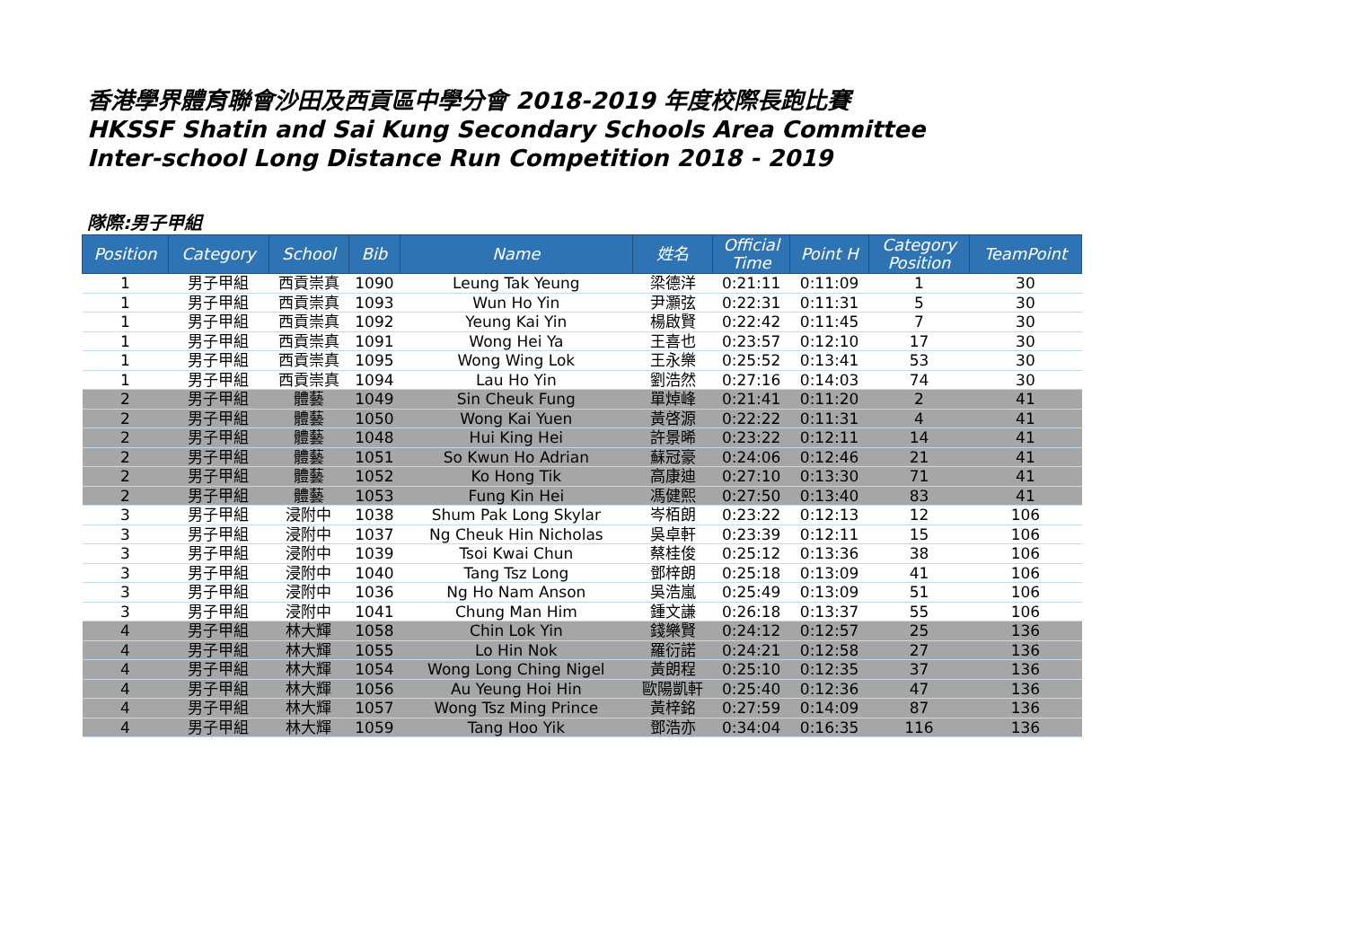香港學界體育聯會沙田及西貢區中學分會 2018-2019 年度校際長跑比賽
HKSSF Shatin and Sai Kung Secondary Schools Area Committee
Inter-school Long Distance Run Competition 2018 - 2019
隊際:男子甲組
| Position | Category | School | Bib | Name | 姓名 | Official Time | Point H | Category Position | TeamPoint |
| --- | --- | --- | --- | --- | --- | --- | --- | --- | --- |
| 1 | 男子甲組 | 西貢崇真 | 1090 | Leung Tak Yeung | 梁德洋 | 0:21:11 | 0:11:09 | 1 | 30 |
| 1 | 男子甲組 | 西貢崇真 | 1093 | Wun Ho Yin | 尹灝弦 | 0:22:31 | 0:11:31 | 5 | 30 |
| 1 | 男子甲組 | 西貢崇真 | 1092 | Yeung Kai Yin | 楊啟賢 | 0:22:42 | 0:11:45 | 7 | 30 |
| 1 | 男子甲組 | 西貢崇真 | 1091 | Wong Hei Ya | 王喜也 | 0:23:57 | 0:12:10 | 17 | 30 |
| 1 | 男子甲組 | 西貢崇真 | 1095 | Wong Wing Lok | 王永樂 | 0:25:52 | 0:13:41 | 53 | 30 |
| 1 | 男子甲組 | 西貢崇真 | 1094 | Lau Ho Yin | 劉浩然 | 0:27:16 | 0:14:03 | 74 | 30 |
| 2 | 男子甲組 | 體藝 | 1049 | Sin Cheuk Fung | 單焯峰 | 0:21:41 | 0:11:20 | 2 | 41 |
| 2 | 男子甲組 | 體藝 | 1050 | Wong Kai Yuen | 黃啓源 | 0:22:22 | 0:11:31 | 4 | 41 |
| 2 | 男子甲組 | 體藝 | 1048 | Hui King Hei | 許景晞 | 0:23:22 | 0:12:11 | 14 | 41 |
| 2 | 男子甲組 | 體藝 | 1051 | So Kwun Ho Adrian | 蘇冠豪 | 0:24:06 | 0:12:46 | 21 | 41 |
| 2 | 男子甲組 | 體藝 | 1052 | Ko Hong Tik | 高康迪 | 0:27:10 | 0:13:30 | 71 | 41 |
| 2 | 男子甲組 | 體藝 | 1053 | Fung Kin Hei | 馮健熙 | 0:27:50 | 0:13:40 | 83 | 41 |
| 3 | 男子甲組 | 浸附中 | 1038 | Shum Pak Long Skylar | 岑栢朗 | 0:23:22 | 0:12:13 | 12 | 106 |
| 3 | 男子甲組 | 浸附中 | 1037 | Ng Cheuk Hin Nicholas | 吳卓軒 | 0:23:39 | 0:12:11 | 15 | 106 |
| 3 | 男子甲組 | 浸附中 | 1039 | Tsoi Kwai Chun | 蔡桂俊 | 0:25:12 | 0:13:36 | 38 | 106 |
| 3 | 男子甲組 | 浸附中 | 1040 | Tang Tsz Long | 鄧梓朗 | 0:25:18 | 0:13:09 | 41 | 106 |
| 3 | 男子甲組 | 浸附中 | 1036 | Ng Ho Nam Anson | 吳浩嵐 | 0:25:49 | 0:13:09 | 51 | 106 |
| 3 | 男子甲組 | 浸附中 | 1041 | Chung Man Him | 鍾文謙 | 0:26:18 | 0:13:37 | 55 | 106 |
| 4 | 男子甲組 | 林大輝 | 1058 | Chin Lok Yin | 錢樂賢 | 0:24:12 | 0:12:57 | 25 | 136 |
| 4 | 男子甲組 | 林大輝 | 1055 | Lo Hin Nok | 羅衍諾 | 0:24:21 | 0:12:58 | 27 | 136 |
| 4 | 男子甲組 | 林大輝 | 1054 | Wong Long Ching Nigel | 黃朗程 | 0:25:10 | 0:12:35 | 37 | 136 |
| 4 | 男子甲組 | 林大輝 | 1056 | Au Yeung Hoi Hin | 歐陽凱軒 | 0:25:40 | 0:12:36 | 47 | 136 |
| 4 | 男子甲組 | 林大輝 | 1057 | Wong Tsz Ming Prince | 黃梓銘 | 0:27:59 | 0:14:09 | 87 | 136 |
| 4 | 男子甲組 | 林大輝 | 1059 | Tang Hoo Yik | 鄧浩亦 | 0:34:04 | 0:16:35 | 116 | 136 |